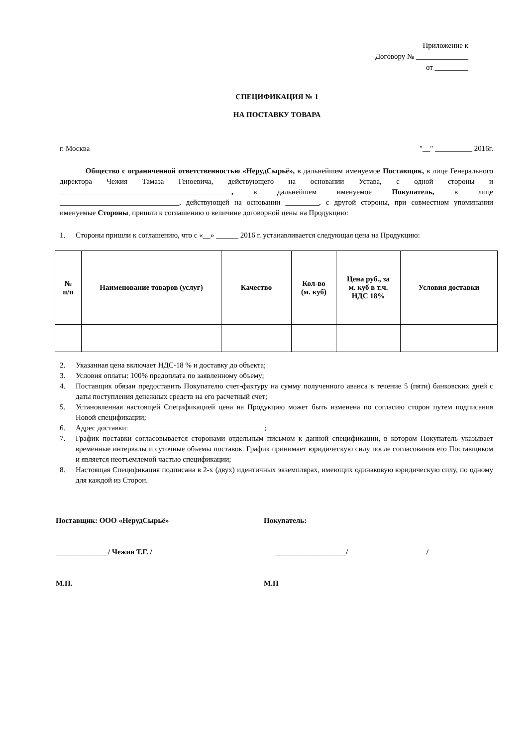Приложение к
Договору № ______________
от _________
СПЕЦИФИКАЦИЯ № 1
НА ПОСТАВКУ ТОВАРА
г. Москва "__" __________ 2016г.
Общество с ограниченной ответственностью «НерудСырьё», в дальнейшем именуемое Поставщик, в лице Генерального директора Чежия Тамаза Геноевича, действующего на основании Устава, с одной стороны и ______________________________________________, в дальнейшем именуемое Покупатель, в лице ________________________________, действующей на основании _________, с другой стороны, при совместном упоминании именуемые Стороны, пришли к соглашению о величине договорной цены на Продукцию:
1. Стороны пришли к соглашению, что с «__» ______ 2016 г. устанавливается следующая цена на Продукцию:
| № п/п | Наименование товаров (услуг) | Качество | Кол-во (м. куб) | Цена руб., за м. куб в т.ч. НДС 18% | Условия доставки |
| --- | --- | --- | --- | --- | --- |
2. Указанная цена включает НДС-18 % и доставку до объекта;
3. Условия оплаты: 100% предоплата по заявленному объему;
4. Поставщик обязан предоставить Покупателю счет-фактуру на сумму полученного аванса в течение 5 (пяти) банковских дней с даты поступления денежных средств на его расчетный счет;
5. Установленная настоящей Спецификацией цена на Продукцию может быть изменена по согласию сторон путем подписания Новой спецификации;
6. Адрес доставки: ____________________________________;
7. График поставки согласовывается сторонами отдельным письмом к данной спецификации, в котором Покупатель указывает временные интервалы и суточные объемы поставок. График принимает юридическую силу после согласования его Поставщиком и является неотъемлемой частью спецификации;
8. Настоящая Спецификация подписана в 2-х (двух) идентичных экземплярах, имеющих одинаковую юридическую силу, по одному для каждой из Сторон.
Поставщик: ООО «НерудСырьё»
______________/ Чежия Т.Г. /
М.П.
Покупатель:
___________________/ /
М.П